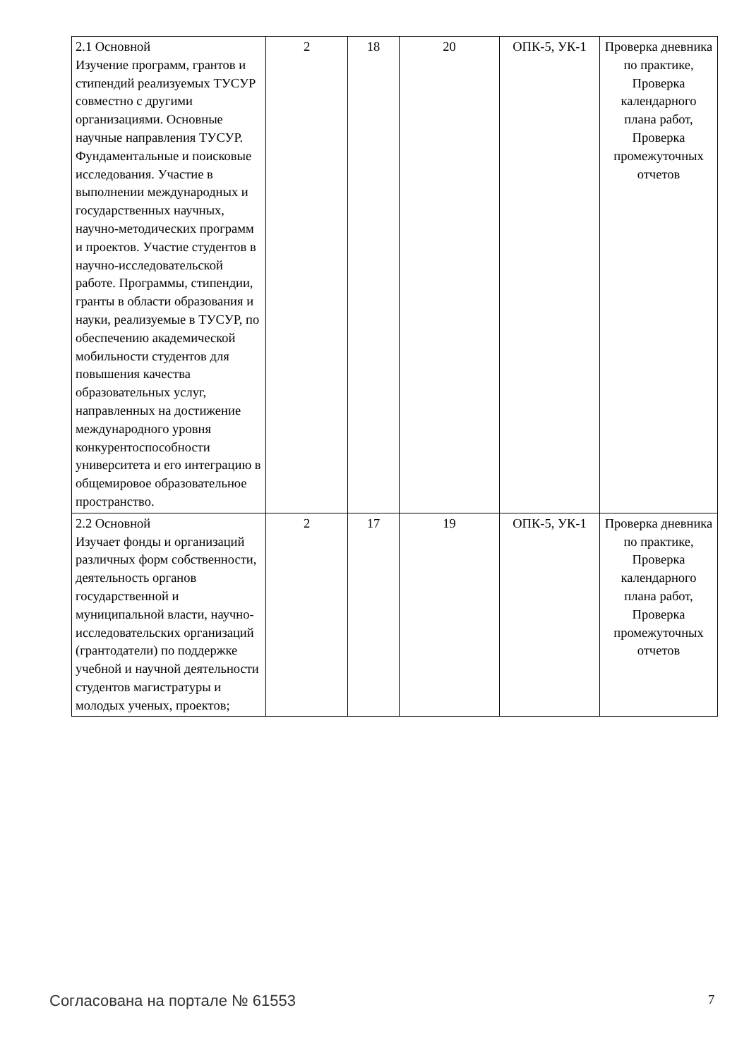| 2.1 Основной Изучение программ, грантов и стипендий реализуемых ТУСУР совместно с другими организациями. Основные научные направления ТУСУР. Фундаментальные и поисковые исследования. Участие в выполнении международных и государственных научных, научно-методических программ и проектов. Участие студентов в научно-исследовательской работе. Программы, стипендии, гранты в области образования и науки, реализуемые в ТУСУР, по обеспечению академической мобильности студентов для повышения качества образовательных услуг, направленных на достижение международного уровня конкурентоспособности университета и его интеграцию в общемировое образовательное пространство. | 2 | 18 | 20 | ОПК-5, УК-1 | Проверка дневника по практике, Проверка календарного плана работ, Проверка промежуточных отчетов |
| 2.2 Основной Изучает фонды и организаций различных форм собственности, деятельность органов государственной и муниципальной власти, научно-исследовательских организаций (грантодатели) по поддержке учебной и научной деятельности студентов магистратуры и молодых ученых, проектов; | 2 | 17 | 19 | ОПК-5, УК-1 | Проверка дневника по практике, Проверка календарного плана работ, Проверка промежуточных отчетов |
Согласована на портале № 61553 7